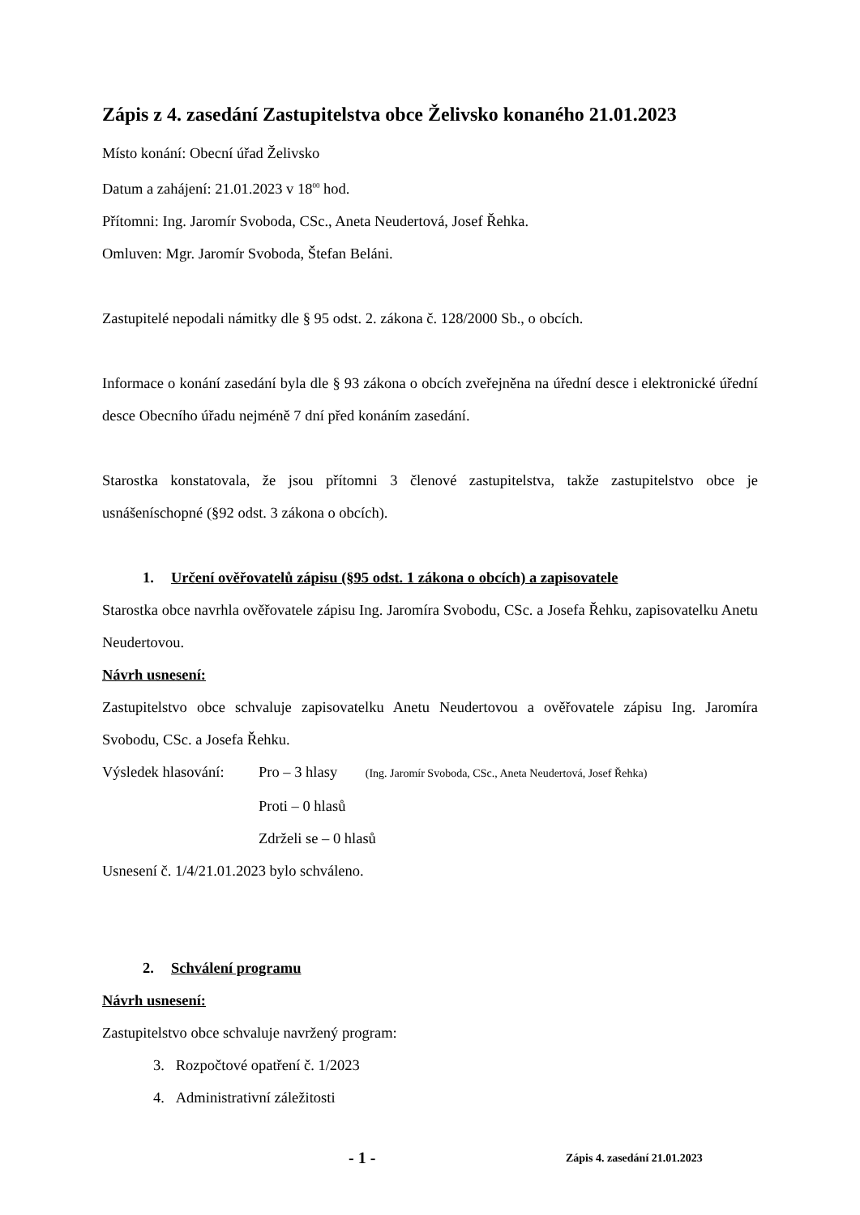Zápis z 4. zasedání Zastupitelstva obce Želivsko konaného 21.01.2023
Místo konání: Obecní úřad Želivsko
Datum a zahájení: 21.01.2023 v 18<sup>00</sup> hod.
Přítomni: Ing. Jaromír Svoboda, CSc., Aneta Neudertová, Josef Řehka.
Omluven: Mgr. Jaromír Svoboda, Štefan Beláni.
Zastupitelé nepodali námitky dle § 95 odst. 2. zákona č. 128/2000 Sb., o obcích.
Informace o konání zasedání byla dle § 93 zákona o obcích zveřejněna na úřední desce i elektronické úřední desce Obecního úřadu nejméně 7 dní před konáním zasedání.
Starostka konstatovala, že jsou přítomni 3 členové zastupitelstva, takže zastupitelstvo obce je usnášeníschopné (§92 odst. 3 zákona o obcích).
1. Určení ověřovatelů zápisu (§95 odst. 1 zákona o obcích) a zapisovatele
Starostka obce navrhla ověřovatele zápisu Ing. Jaromíra Svobodu, CSc. a Josefa Řehku, zapisovatelku Anetu Neudertovou.
Návrh usnesení:
Zastupitelstvo obce schvaluje zapisovatelku Anetu Neudertovou a ověřovatele zápisu Ing. Jaromíra Svobodu, CSc. a Josefa Řehku.
Výsledek hlasování:
Pro – 3 hlasy (Ing. Jaromír Svoboda, CSc., Aneta Neudertová, Josef Řehka)
Proti – 0 hlasů
Zdrželi se – 0 hlasů
Usnesení č. 1/4/21.01.2023 bylo schváleno.
2. Schválení programu
Návrh usnesení:
Zastupitelstvo obce schvaluje navržený program:
3. Rozpočtové opatření č. 1/2023
4. Administrativní záležitosti
- 1 - Zápis 4. zasedání 21.01.2023